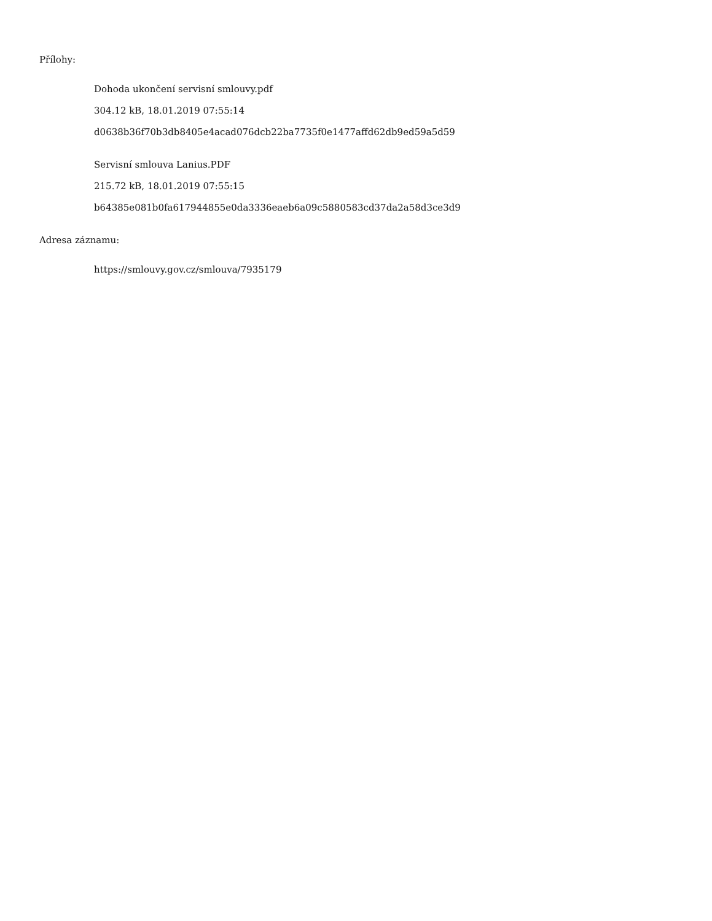Přílohy:
Dohoda ukončení servisní smlouvy.pdf
304.12 kB, 18.01.2019 07:55:14
d0638b36f70b3db8405e4acad076dcb22ba7735f0e1477affd62db9ed59a5d59
Servisní smlouva Lanius.PDF
215.72 kB, 18.01.2019 07:55:15
b64385e081b0fa617944855e0da3336eaeb6a09c5880583cd37da2a58d3ce3d9
Adresa záznamu:
https://smlouvy.gov.cz/smlouva/7935179